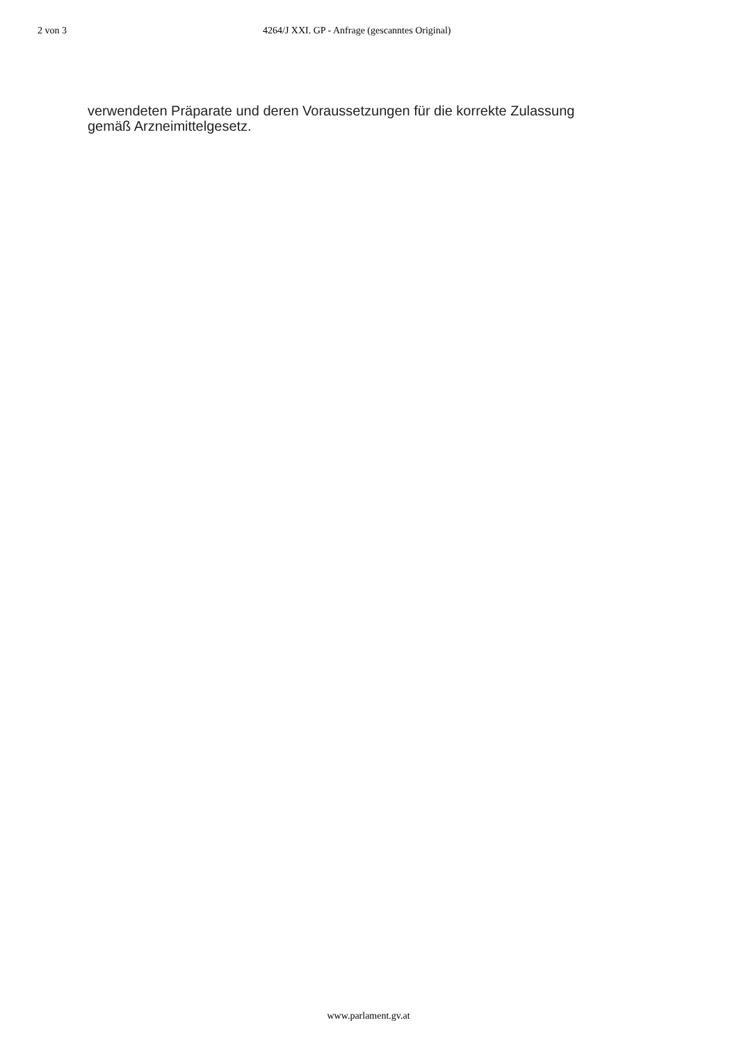2 von 3 4264/J XXI. GP - Anfrage (gescanntes Original)
verwendeten Präparate und deren Voraussetzungen für die korrekte Zulassung
gemäß Arzneimittelgesetz.
www.parlament.gv.at